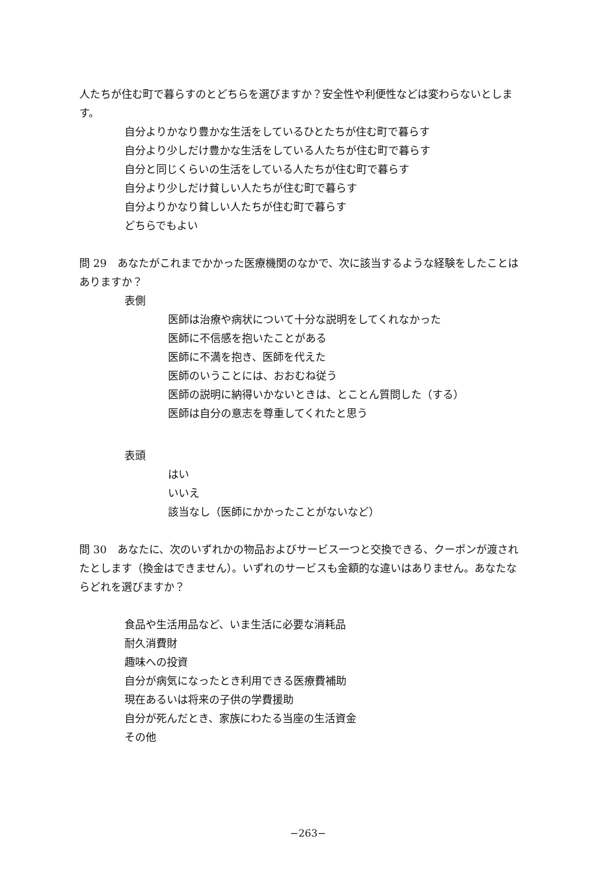人たちが住む町で暮らすのとどちらを選びますか？安全性や利便性などは変わらないとします。
自分よりかなり豊かな生活をしているひとたちが住む町で暮らす
自分より少しだけ豊かな生活をしている人たちが住む町で暮らす
自分と同じくらいの生活をしている人たちが住む町で暮らす
自分より少しだけ貧しい人たちが住む町で暮らす
自分よりかなり貧しい人たちが住む町で暮らす
どちらでもよい
問 29　あなたがこれまでかかった医療機関のなかで、次に該当するような経験をしたことはありますか？
表側
医師は治療や病状について十分な説明をしてくれなかった
医師に不信感を抱いたことがある
医師に不満を抱き、医師を代えた
医師のいうことには、おおむね従う
医師の説明に納得いかないときは、とことん質問した（する）
医師は自分の意志を尊重してくれたと思う
表頭
はい
いいえ
該当なし（医師にかかったことがないなど）
問 30　あなたに、次のいずれかの物品およびサービス一つと交換できる、クーポンが渡されたとします（換金はできません）。いずれのサービスも金額的な違いはありません。あなたならどれを選びますか？
食品や生活用品など、いま生活に必要な消耗品
耐久消費財
趣味への投資
自分が病気になったとき利用できる医療費補助
現在あるいは将来の子供の学費援助
自分が死んだとき、家族にわたる当座の生活資金
その他
−263−